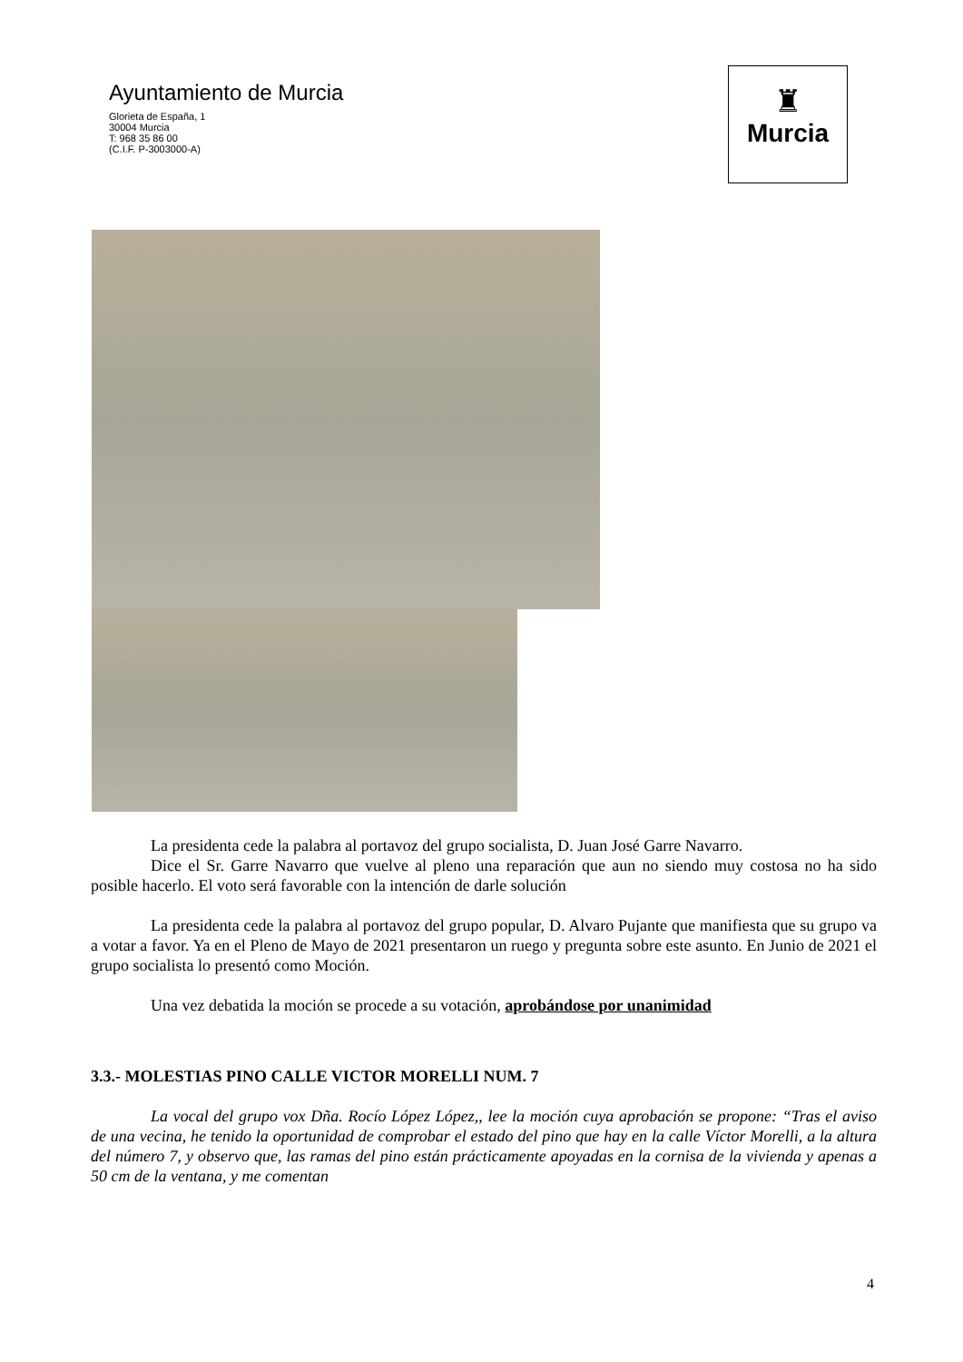Ayuntamiento de Murcia
Glorieta de España, 1
30004 Murcia
T: 968 35 86 00
(C.I.F. P-3003000-A)
♜
Murcia
La presidenta cede la palabra al portavoz del grupo socialista, D. Juan José Garre Navarro.
Dice el Sr. Garre Navarro que vuelve al pleno una reparación que aun no siendo muy costosa no ha sido posible hacerlo. El voto será favorable con la intención de darle solución
La presidenta cede la palabra al portavoz del grupo popular, D. Alvaro Pujante que manifiesta que su grupo va a votar a favor. Ya en el Pleno de Mayo de 2021 presentaron un ruego y pregunta sobre este asunto. En Junio de 2021 el grupo socialista lo presentó como Moción.
Una vez debatida la moción se procede a su votación, aprobándose por unanimidad
3.3.- MOLESTIAS PINO CALLE VICTOR MORELLI NUM. 7
La vocal del grupo vox Dña. Rocío López López,, lee la moción cuya aprobación se propone: “Tras el aviso de una vecina, he tenido la oportunidad de comprobar el estado del pino que hay en la calle Víctor Morelli, a la altura del número 7, y observo que, las ramas del pino están prácticamente apoyadas en la cornisa de la vivienda y apenas a 50 cm de la ventana, y me comentan
4